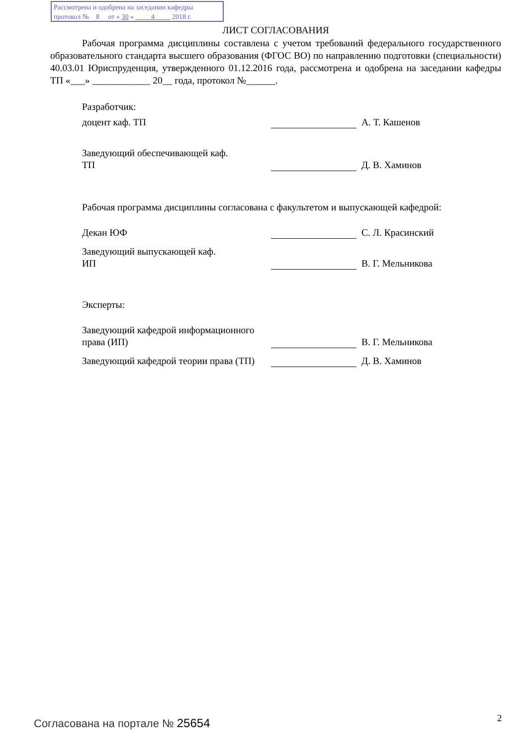Рассмотрена и одобрена на заседании кафедры
протокол № 8 от « 30 » 4 2018 г.
ЛИСТ СОГЛАСОВАНИЯ
Рабочая программа дисциплины составлена с учетом требований федерального государственного образовательного стандарта высшего образования (ФГОС ВО) по направлению подготовки (специальности) 40.03.01 Юриспруденция, утвержденного 01.12.2016 года, рассмотрена и одобрена на заседании кафедры ТП «___» ____________ 20__ года, протокол №______.
Разработчик:
доцент каф. ТП
А. Т. Кашенов
Заведующий обеспечивающей каф.
ТП
Д. В. Хаминов
Рабочая программа дисциплины согласована с факультетом и выпускающей кафедрой:
Декан ЮФ
С. Л. Красинский
Заведующий выпускающей каф.
ИП
В. Г. Мельникова
Эксперты:
Заведующий кафедрой информационного права (ИП)
В. Г. Мельникова
Заведующий кафедрой теории права (ТП)
Д. В. Хаминов
Согласована на портале № 25654 2